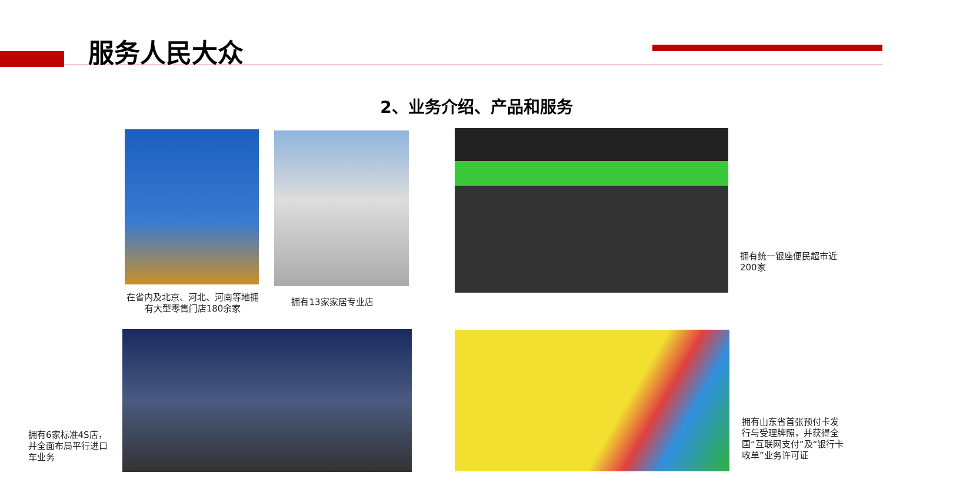服务人民大众
2、业务介绍、产品和服务
在省内及北京、河北、河南等地拥有大型零售门店180余家
拥有13家家居专业店
拥有统一银座便民超市近200家
拥有6家标准4S店，并全面布局平行进口车业务
拥有山东省首张预付卡发行与受理牌照，并获得全国“互联网支付”及“银行卡收单”业务许可证